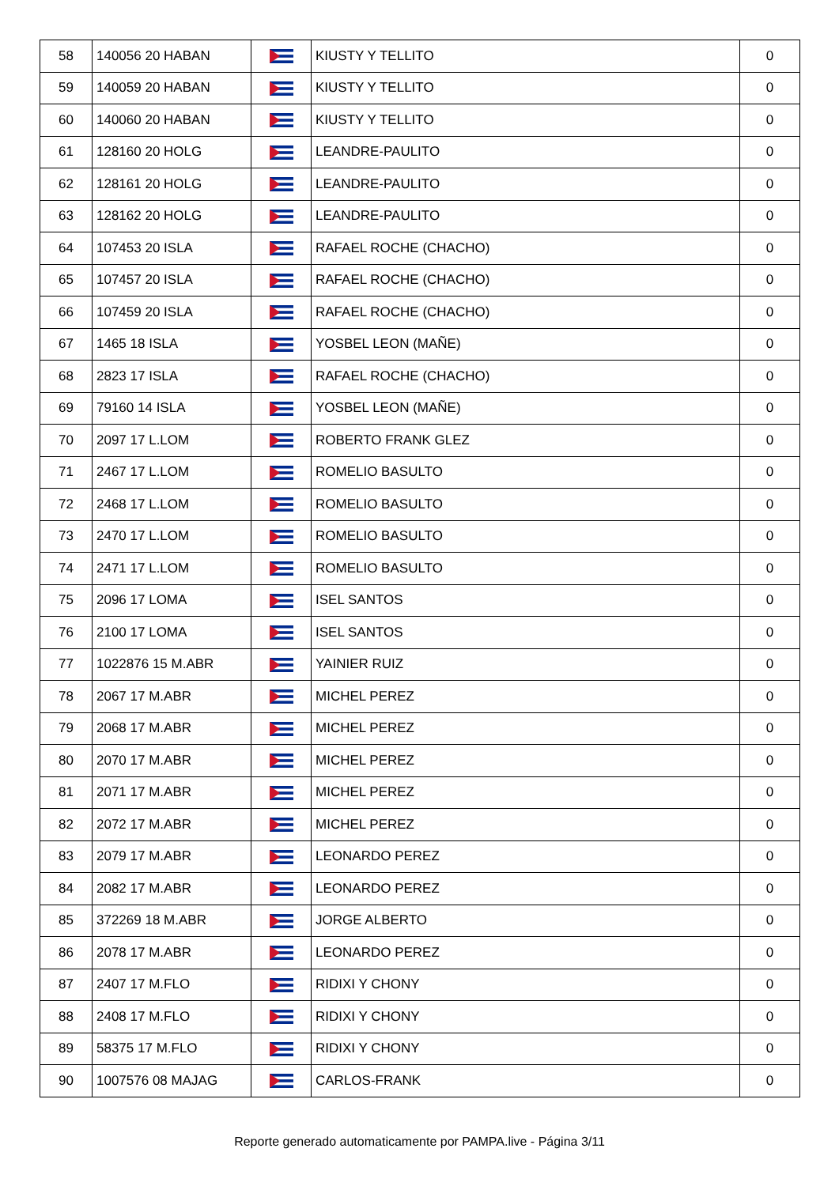| 58 | 140056 20 HABAN | | KIUSTY Y TELLITO | 0 |
| 59 | 140059 20 HABAN | | KIUSTY Y TELLITO | 0 |
| 60 | 140060 20 HABAN | | KIUSTY Y TELLITO | 0 |
| 61 | 128160 20 HOLG | | LEANDRE-PAULITO | 0 |
| 62 | 128161 20 HOLG | | LEANDRE-PAULITO | 0 |
| 63 | 128162 20 HOLG | | LEANDRE-PAULITO | 0 |
| 64 | 107453 20 ISLA | | RAFAEL ROCHE (CHACHO) | 0 |
| 65 | 107457 20 ISLA | | RAFAEL ROCHE (CHACHO) | 0 |
| 66 | 107459 20 ISLA | | RAFAEL ROCHE (CHACHO) | 0 |
| 67 | 1465 18 ISLA | | YOSBEL LEON (MAÑE) | 0 |
| 68 | 2823 17 ISLA | | RAFAEL ROCHE (CHACHO) | 0 |
| 69 | 79160 14 ISLA | | YOSBEL LEON (MAÑE) | 0 |
| 70 | 2097 17 L.LOM | | ROBERTO FRANK GLEZ | 0 |
| 71 | 2467 17 L.LOM | | ROMELIO BASULTO | 0 |
| 72 | 2468 17 L.LOM | | ROMELIO BASULTO | 0 |
| 73 | 2470 17 L.LOM | | ROMELIO BASULTO | 0 |
| 74 | 2471 17 L.LOM | | ROMELIO BASULTO | 0 |
| 75 | 2096 17 LOMA | | ISEL SANTOS | 0 |
| 76 | 2100 17 LOMA | | ISEL SANTOS | 0 |
| 77 | 1022876 15 M.ABR | | YAINIER RUIZ | 0 |
| 78 | 2067 17 M.ABR | | MICHEL PEREZ | 0 |
| 79 | 2068 17 M.ABR | | MICHEL PEREZ | 0 |
| 80 | 2070 17 M.ABR | | MICHEL PEREZ | 0 |
| 81 | 2071 17 M.ABR | | MICHEL PEREZ | 0 |
| 82 | 2072 17 M.ABR | | MICHEL PEREZ | 0 |
| 83 | 2079 17 M.ABR | | LEONARDO PEREZ | 0 |
| 84 | 2082 17 M.ABR | | LEONARDO PEREZ | 0 |
| 85 | 372269 18 M.ABR | | JORGE ALBERTO | 0 |
| 86 | 2078 17 M.ABR | | LEONARDO PEREZ | 0 |
| 87 | 2407 17 M.FLO | | RIDIXI Y CHONY | 0 |
| 88 | 2408 17 M.FLO | | RIDIXI Y CHONY | 0 |
| 89 | 58375 17 M.FLO | | RIDIXI Y CHONY | 0 |
| 90 | 1007576 08 MAJAG | | CARLOS-FRANK | 0 |
Reporte generado automaticamente por PAMPA.live - Página 3/11